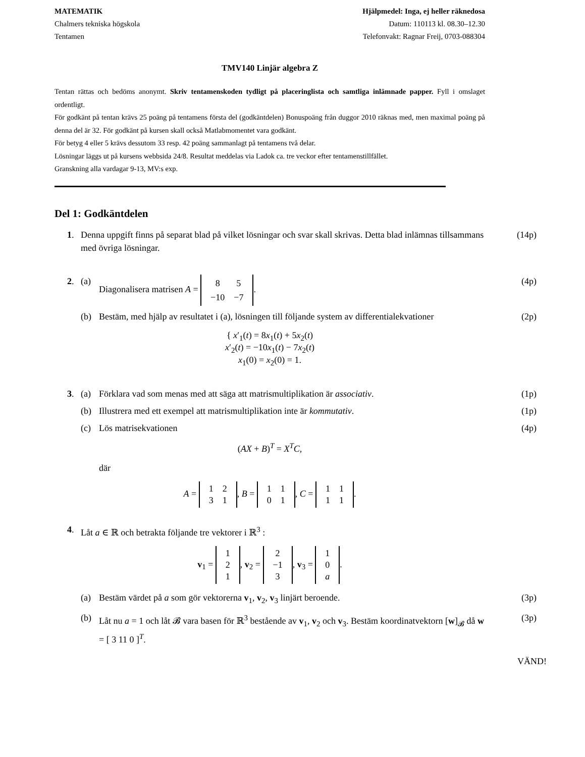MATEMATIK
Chalmers tekniska högskola
Tentamen
Hjälpmedel: Inga, ej heller räknedosa
Datum: 110113 kl. 08.30–12.30
Telefonvakt: Ragnar Freij, 0703-088304
TMV140 Linjär algebra Z
Tentan rättas och bedöms anonymt. Skriv tentamenskoden tydligt på placeringlista och samtliga inlämnade papper. Fyll i omslaget ordentligt.
För godkänt på tentan krävs 25 poäng på tentamens första del (godkäntdelen) Bonuspoäng från duggor 2010 räknas med, men maximal poäng på denna del är 32. För godkänt på kursen skall också Matlabmomentet vara godkänt.
För betyg 4 eller 5 krävs dessutom 33 resp. 42 poäng sammanlagt på tentamens två delar.
Lösningar läggs ut på kursens webbsida 24/8. Resultat meddelas via Ladok ca. tre veckor efter tentamenstillfället.
Granskning alla vardagar 9-13, MV:s exp.
Del 1: Godkäntdelen
1. Denna uppgift finns på separat blad på vilket lösningar och svar skall skrivas. Detta blad inlämnas tillsammans med övriga lösningar. (14p)
2. (a) Diagonalisera matrisen A =
| 8 | 5 |
| −10 | −7 |
. (4p)
(b) Bestäm, med hjälp av resultatet i (a), lösningen till följande system av differentialekvationer (2p)
{ x′<sub>1</sub>(t) = 8x<sub>1</sub>(t) + 5x<sub>2</sub>(t)
x′<sub>2</sub>(t) = −10x<sub>1</sub>(t) − 7x<sub>2</sub>(t)
x<sub>1</sub>(0) = x<sub>2</sub>(0) = 1.
3. (a) Förklara vad som menas med att säga att matrismultiplikation är associativ. (1p)
(b) Illustrera med ett exempel att matrismultiplikation inte är kommutativ. (1p)
(c) Lös matrisekvationen (4p)
(AX + B)<sup>T</sup> = X<sup>T</sup>C,
där
A =
| 1 | 2 |
| 3 | 1 |
, B =
| 1 | 1 |
| 0 | 1 |
, C =
| 1 | 1 |
| 1 | 1 |
.
4. Låt a ∈ ℝ och betrakta följande tre vektorer i ℝ<sup>3</sup> :
v<sub>1</sub> =
| 1 |
| 2 |
| 1 |
, v<sub>2</sub> =
| 2 |
| −1 |
| 3 |
, v<sub>3</sub> =
| 1 |
| 0 |
| a |
.
(a) Bestäm värdet på a som gör vektorerna v<sub>1</sub>, v<sub>2</sub>, v<sub>3</sub> linjärt beroende. (3p)
(b) Låt nu a = 1 och låt 𝓑 vara basen för ℝ<sup>3</sup> bestående av v<sub>1</sub>, v<sub>2</sub> och v<sub>3</sub>. Bestäm koordinatvektorn [w]<sub>𝓑</sub> då w = [ 3 11 0 ]<sup>T</sup>. (3p)
VÄND!